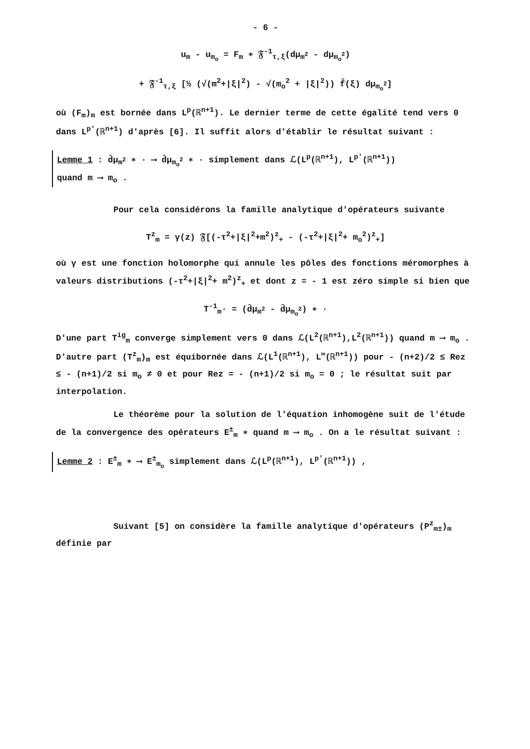- 6 -
u<sub>m</sub> - u<sub>m<sub>o</sub></sub> = F<sub>m</sub> ∗ 𝔉<sup>-1</sup><sub>τ,ξ</sub>(dμ<sub>m<sup>2</sup></sub> - dμ<sub>m<sub>o</sub><sup>2</sup></sub>)
+ 𝔉<sup>-1</sup><sub>τ,ξ</sub> [½ (√(m<sup>2</sup>+|ξ|<sup>2</sup>) - √(m<sub>o</sub><sup>2</sup> + |ξ|<sup>2</sup>)) f̂(ξ) dμ<sub>m<sub>o</sub><sup>2</sup></sub>]
où (F<sub>m</sub>)<sub>m</sub> est bornée dans L<sup>p</sup>(ℝ<sup>n+1</sup>). Le dernier terme de cette égalité tend vers 0 dans L<sup>p'</sup>(ℝ<sup>n+1</sup>) d'après [6]. Il suffit alors d'établir le résultat suivant :
Lemme 1 : d̂μ<sub>m<sup>2</sup></sub> ∗ · ⟶ d̂μ<sub>m<sub>o</sub><sup>2</sup></sub> ∗ · simplement dans ℒ(L<sup>p</sup>(ℝ<sup>n+1</sup>), L<sup>p'</sup>(ℝ<sup>n+1</sup>))
quand m ⟶ m<sub>o</sub> .
Pour cela considérons la famille analytique d'opérateurs suivante
T<sup>z</sup><sub>m</sub> = γ(z) 𝔉[(-τ<sup>2</sup>+|ξ|<sup>2</sup>+m<sup>2</sup>)<sup>z</sup><sub>+</sub> - (-τ<sup>2</sup>+|ξ|<sup>2</sup>+ m<sub>o</sub><sup>2</sup>)<sup>z</sup><sub>+</sub>]
où γ est une fonction holomorphe qui annule les pôles des fonctions méromorphes à valeurs distributions (-τ<sup>2</sup>+|ξ|<sup>2</sup>+ m<sup>2</sup>)<sup>z</sup><sub>+</sub> et dont z = - 1 est zéro simple si bien que
T<sup>-1</sup><sub>m</sub>· = (d̂μ<sub>m<sup>2</sup></sub> - d̂μ<sub>m<sub>o</sub><sup>2</sup></sub>) ∗ ·
D'une part T<sup>ig</sup><sub>m</sub> converge simplement vers 0 dans ℒ(L<sup>2</sup>(ℝ<sup>n+1</sup>),L<sup>2</sup>(ℝ<sup>n+1</sup>)) quand m ⟶ m<sub>o</sub> . D'autre part (T<sup>z</sup><sub>m</sub>)<sub>m</sub> est équibornée dans ℒ(L<sup>1</sup>(ℝ<sup>n+1</sup>), L<sup>∞</sup>(ℝ<sup>n+1</sup>)) pour - (n+2)/2 ≤ Rez ≤ - (n+1)/2 si m<sub>o</sub> ≠ 0 et pour Rez = - (n+1)/2 si m<sub>o</sub> = 0 ; le résultat suit par interpolation.
Le théorème pour la solution de l'équation inhomogène suit de l'étude de la convergence des opérateurs E<sup>±</sup><sub>m</sub> ∗ quand m ⟶ m<sub>o</sub> . On a le résultat suivant :
Lemme 2 : E<sup>±</sup><sub>m</sub> ∗ ⟶ E<sup>±</sup><sub>m<sub>o</sub></sub> simplement dans ℒ(L<sup>p</sup>(ℝ<sup>n+1</sup>), L<sup>p'</sup>(ℝ<sup>n+1</sup>)) ,
Suivant [5] on considère la famille analytique d'opérateurs (P<sup>z</sup><sub>m±</sub>)<sub>m</sub> définie par